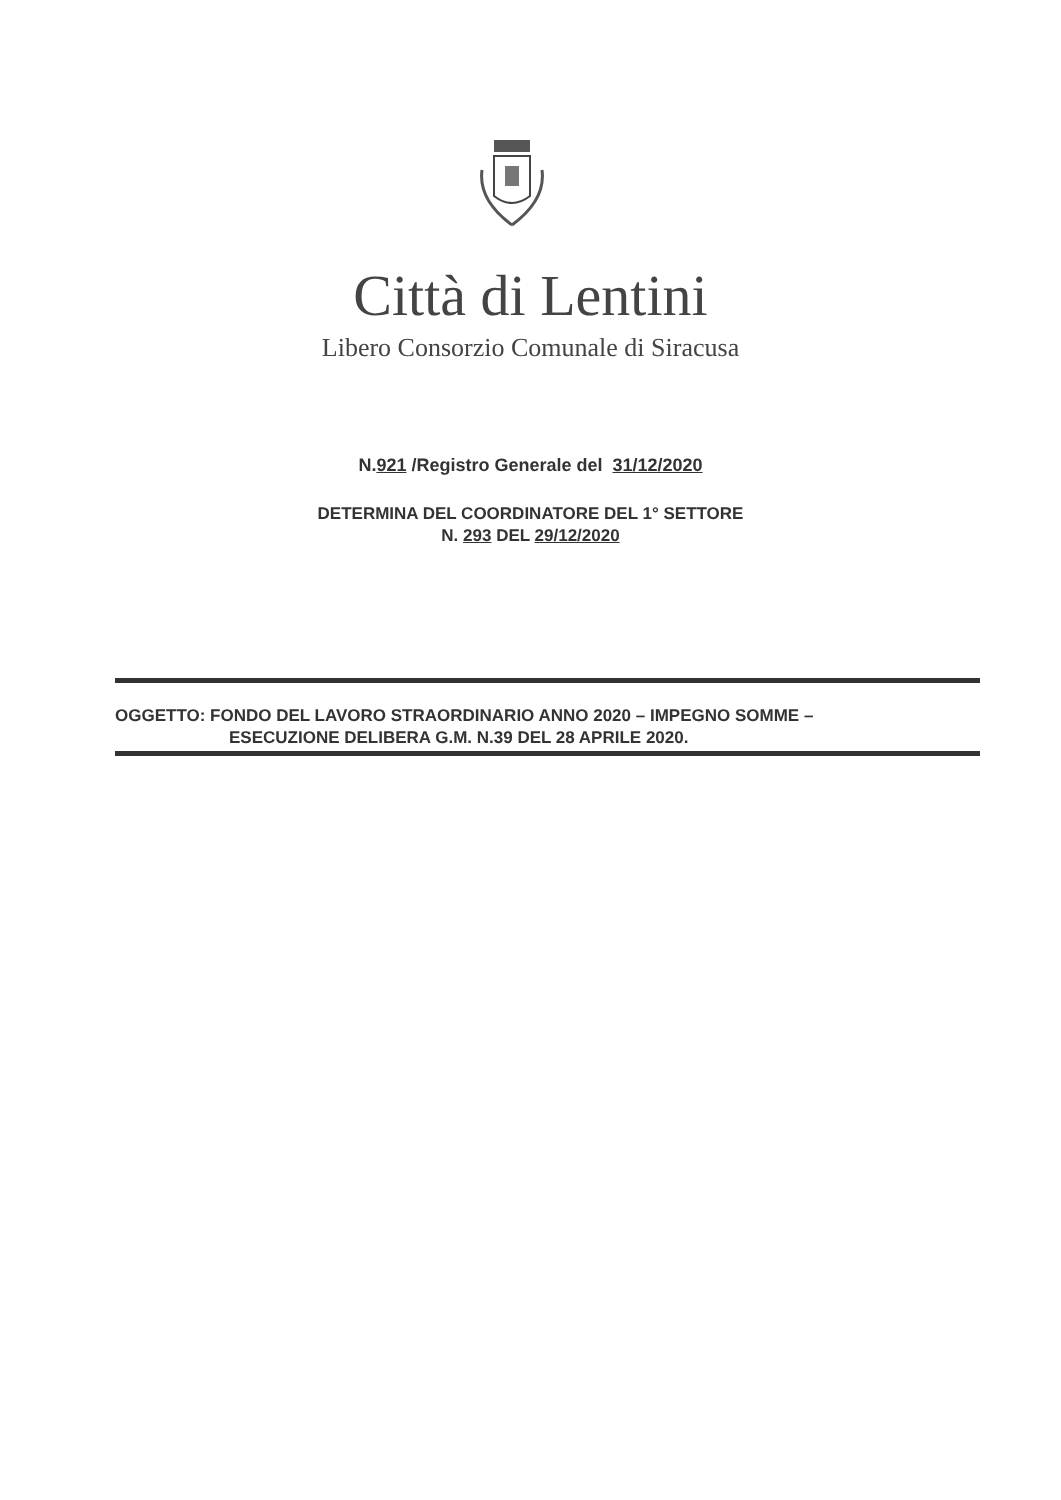Città di Lentini
Libero Consorzio Comunale di Siracusa
N.921 /Registro Generale del 31/12/2020
DETERMINA DEL COORDINATORE DEL 1° SETTORE
N. 293 DEL 29/12/2020
OGGETTO: FONDO DEL LAVORO STRAORDINARIO ANNO 2020 – IMPEGNO SOMME –
ESECUZIONE DELIBERA G.M. N.39 DEL 28 APRILE 2020.